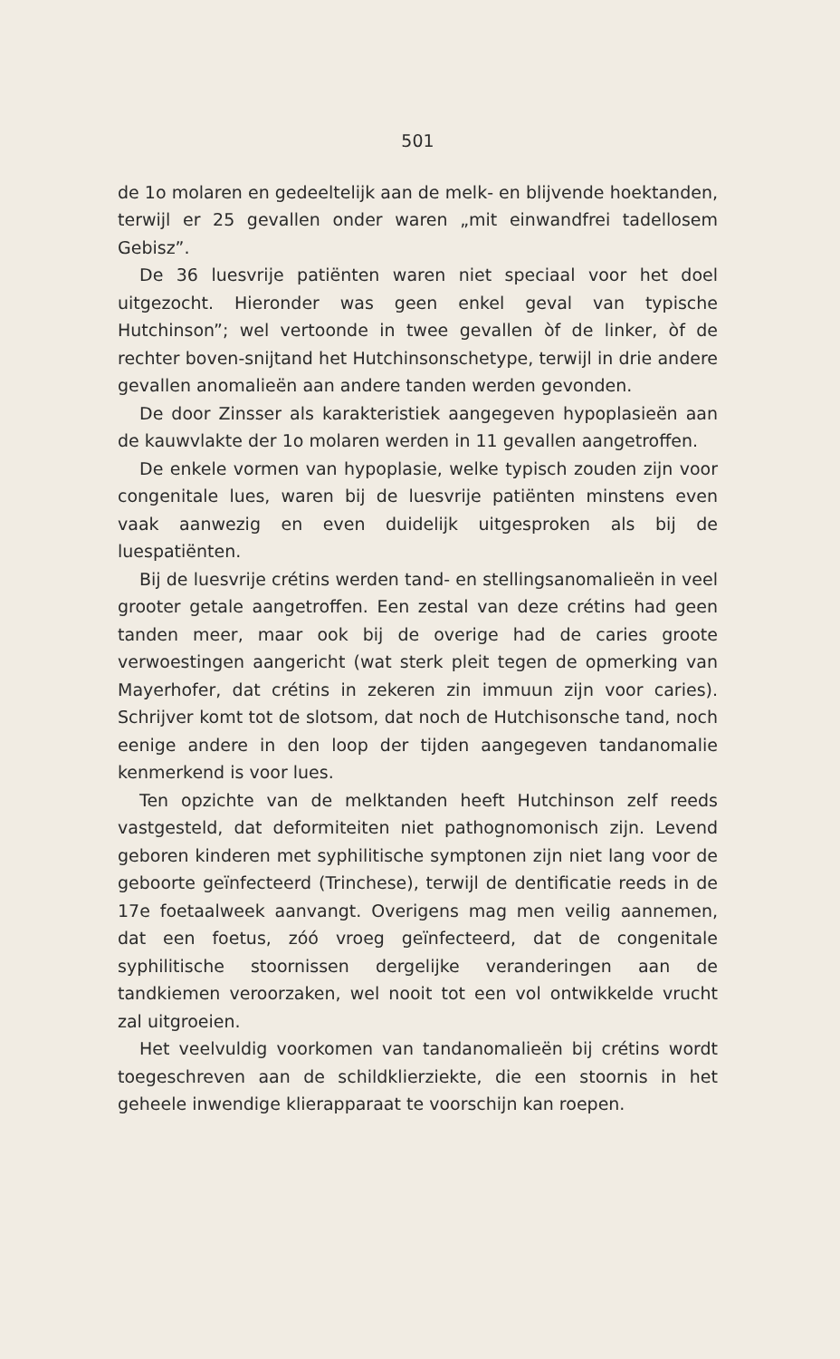501
de 1o molaren en gedeeltelijk aan de melk- en blijvende hoektanden, terwijl er 25 gevallen onder waren „mit einwandfrei tadellosem Gebisz”.
De 36 luesvrije patiënten waren niet speciaal voor het doel uitgezocht. Hieronder was geen enkel geval van typische Hutchinson”; wel vertoonde in twee gevallen òf de linker, òf de rechter boven-snijtand het Hutchinsonschetype, terwijl in drie andere gevallen anomalieën aan andere tanden werden gevonden.
De door Zinsser als karakteristiek aangegeven hypoplasieën aan de kauwvlakte der 1o molaren werden in 11 gevallen aangetroffen.
De enkele vormen van hypoplasie, welke typisch zouden zijn voor congenitale lues, waren bij de luesvrije patiënten minstens even vaak aanwezig en even duidelijk uitgesproken als bij de luespatiënten.
Bij de luesvrije crétins werden tand- en stellingsanomalieën in veel grooter getale aangetroffen. Een zestal van deze crétins had geen tanden meer, maar ook bij de overige had de caries groote verwoestingen aangericht (wat sterk pleit tegen de opmerking van Mayerhofer, dat crétins in zekeren zin immuun zijn voor caries). Schrijver komt tot de slotsom, dat noch de Hutchisonsche tand, noch eenige andere in den loop der tijden aangegeven tandanomalie kenmerkend is voor lues.
Ten opzichte van de melktanden heeft Hutchinson zelf reeds vastgesteld, dat deformiteiten niet pathognomonisch zijn. Levend geboren kinderen met syphilitische symptonen zijn niet lang voor de geboorte geïnfecteerd (Trinchese), terwijl de dentificatie reeds in de 17e foetaalweek aanvangt. Overigens mag men veilig aannemen, dat een foetus, zóó vroeg geïnfecteerd, dat de congenitale syphilitische stoornissen dergelijke veranderingen aan de tandkiemen veroorzaken, wel nooit tot een vol ontwikkelde vrucht zal uitgroeien.
Het veelvuldig voorkomen van tandanomalieën bij crétins wordt toegeschreven aan de schildklierziekte, die een stoornis in het geheele inwendige klierapparaat te voorschijn kan roepen.